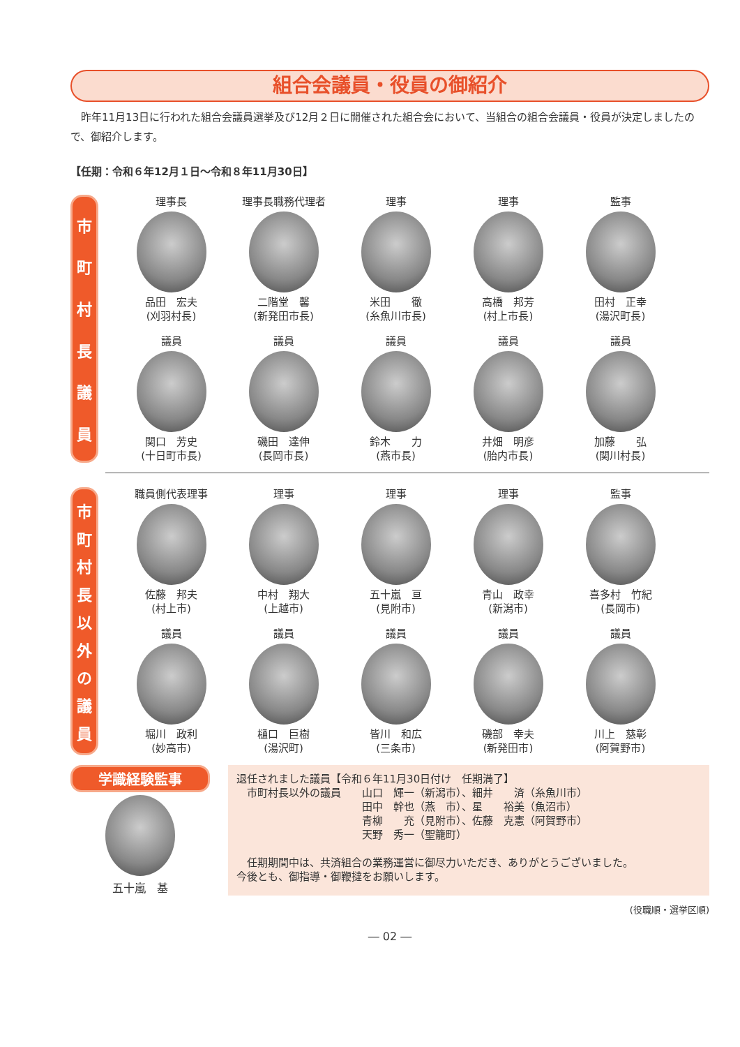組合会議員・役員の御紹介
　昨年11月13日に行われた組合会議員選挙及び12月２日に開催された組合会において、当組合の組合会議員・役員が決定しましたので、御紹介します。
【任期：令和６年12月１日～令和８年11月30日】
市町村長議員
理事長
品田　宏夫
(刈羽村長)
理事長職務代理者
二階堂　馨
(新発田市長)
理事
米田　　徹
(糸魚川市長)
理事
高橋　邦芳
(村上市長)
監事
田村　正幸
(湯沢町長)
議員
関口　芳史
(十日町市長)
議員
磯田　達伸
(長岡市長)
議員
鈴木　　力
(燕市長)
議員
井畑　明彦
(胎内市長)
議員
加藤　　弘
(関川村長)
市町村長以外の議員
職員側代表理事
佐藤　邦夫
(村上市)
理事
中村　翔大
(上越市)
理事
五十嵐　亘
(見附市)
理事
青山　政幸
(新潟市)
監事
喜多村　竹紀
(長岡市)
議員
堀川　政利
(妙高市)
議員
樋口　巨樹
(湯沢町)
議員
皆川　和広
(三条市)
議員
磯部　幸夫
(新発田市)
議員
川上　慈彰
(阿賀野市)
学識経験監事
五十嵐　基
退任されました議員【令和６年11月30日付け　任期満了】
　市町村長以外の議員　　山口　輝一（新潟市）、細井　　済（糸魚川市）
　　　　　　　　　　　　田中　幹也（燕　市）、星　　裕美（魚沼市）
　　　　　　　　　　　　青柳　　充（見附市）、佐藤　克憲（阿賀野市）
　　　　　　　　　　　　天野　秀一（聖籠町）
　任期期間中は、共済組合の業務運営に御尽力いただき、ありがとうございました。
今後とも、御指導・御鞭撻をお願いします。
(役職順・選挙区順)
― 02 ―